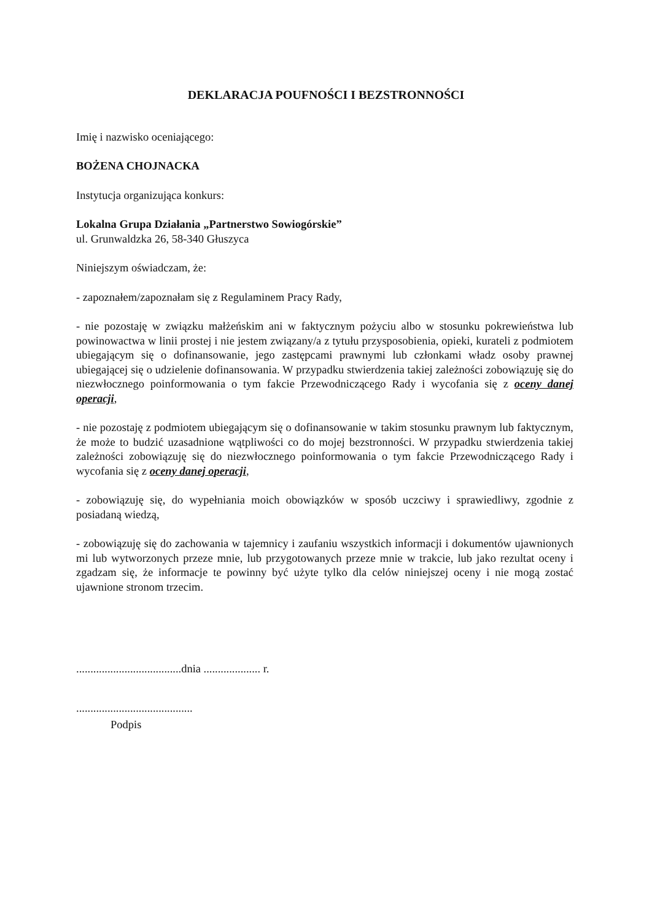DEKLARACJA POUFNOŚCI I BEZSTRONNOŚCI
Imię i nazwisko oceniającego:
BOŻENA CHOJNACKA
Instytucja organizująca konkurs:
Lokalna Grupa Działania „Partnerstwo Sowiogórskie”
ul. Grunwaldzka 26, 58-340 Głuszyca
Niniejszym oświadczam, że:
- zapoznałem/zapoznałam się z Regulaminem Pracy Rady,
- nie pozostaję w związku małżeńskim ani w faktycznym pożyciu albo w stosunku pokrewieństwa lub powinowactwa w linii prostej i nie jestem związany/a z tytułu przysposobienia, opieki, kurateli z podmiotem ubiegającym się o dofinansowanie, jego zastępcami prawnymi lub członkami władz osoby prawnej ubiegającej się o udzielenie dofinansowania. W przypadku stwierdzenia takiej zależności zobowiązuję się do niezwłocznego poinformowania o tym fakcie Przewodniczącego Rady i wycofania się z oceny danej operacji,
- nie pozostaję z podmiotem ubiegającym się o dofinansowanie w takim stosunku prawnym lub faktycznym, że może to budzić uzasadnione wątpliwości co do mojej bezstronności. W przypadku stwierdzenia takiej zależności zobowiązuję się do niezwłocznego poinformowania o tym fakcie Przewodniczącego Rady i wycofania się z oceny danej operacji,
- zobowiązuję się, do wypełniania moich obowiązków w sposób uczciwy i sprawiedliwy, zgodnie z posiadaną wiedzą,
- zobowiązuję się do zachowania w tajemnicy i zaufaniu wszystkich informacji i dokumentów ujawnionych mi lub wytworzonych przeze mnie, lub przygotowanych przeze mnie w trakcie, lub jako rezultat oceny i zgadzam się, że informacje te powinny być użyte tylko dla celów niniejszej oceny i nie mogą zostać ujawnione stronom trzecim.
.....................................dnia .................... r.
.........................................
Podpis